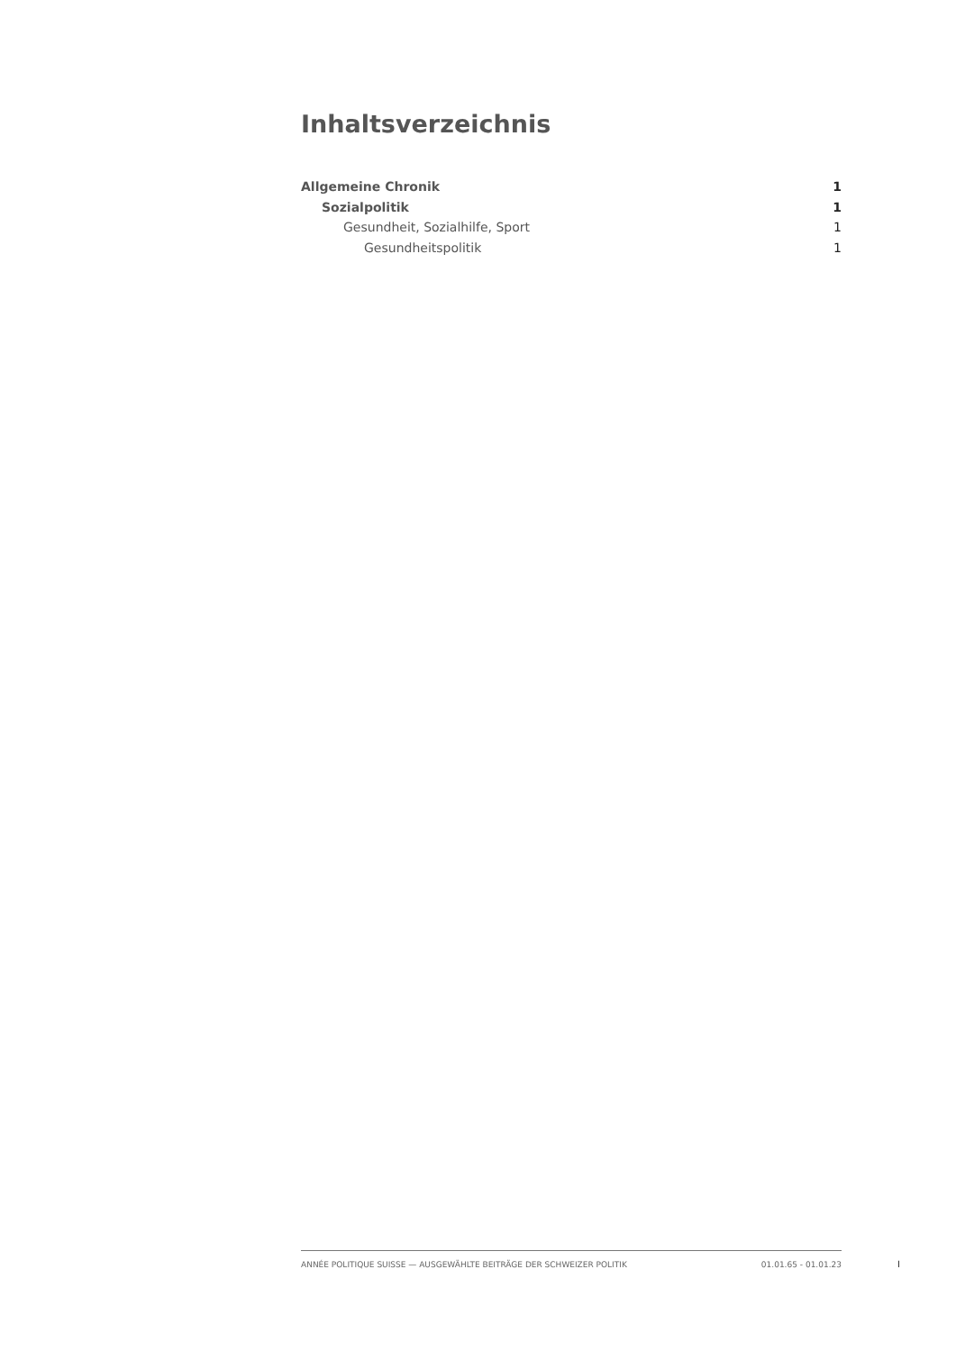Inhaltsverzeichnis
Allgemeine Chronik 1
Sozialpolitik 1
Gesundheit, Sozialhilfe, Sport 1
Gesundheitspolitik 1
ANNÉE POLITIQUE SUISSE — AUSGEWÄHLTE BEITRÄGE DER SCHWEIZER POLITIK 01.01.65 - 01.01.23
I